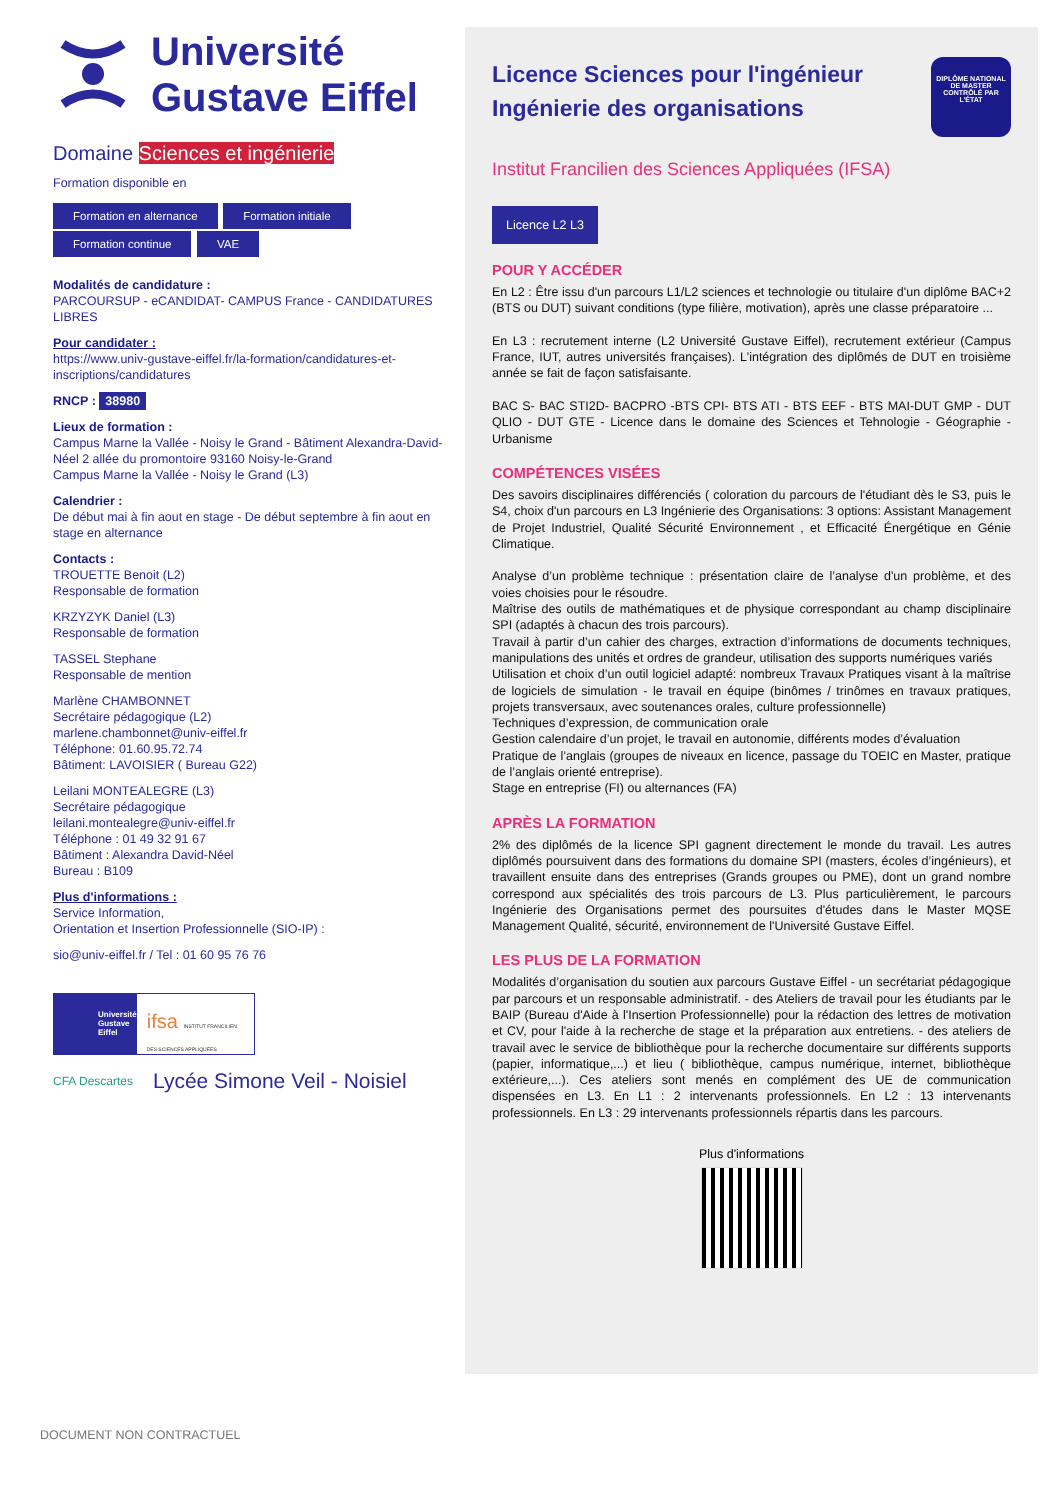Université
Gustave Eiffel
Domaine Sciences et ingénierie
Formation disponible en
Formation en alternance Formation initiale
Formation continue VAE
Modalités de candidature :
PARCOURSUP - eCANDIDAT- CAMPUS France - CANDIDATURES LIBRES
Pour candidater :
https://www.univ-gustave-eiffel.fr/la-formation/candidatures-et-inscriptions/candidatures
RNCP : 38980
Lieux de formation :
Campus Marne la Vallée - Noisy le Grand - Bâtiment Alexandra-David-Néel 2 allée du promontoire 93160 Noisy-le-Grand
Campus Marne la Vallée - Noisy le Grand (L3)
Calendrier :
De début mai à fin aout en stage - De début septembre à fin aout en stage en alternance
Contacts :
TROUETTE Benoit (L2)
Responsable de formation
KRZYZYK Daniel (L3)
Responsable de formation
TASSEL Stephane
Responsable de mention
Marlène CHAMBONNET
Secrétaire pédagogique (L2)
marlene.chambonnet@univ-eiffel.fr
Téléphone: 01.60.95.72.74
Bâtiment: LAVOISIER ( Bureau G22)
Leilani MONTEALEGRE (L3)
Secrétaire pédagogique
leilani.montealegre@univ-eiffel.fr
Téléphone : 01 49 32 91 67
Bâtiment : Alexandra David-Néel
Bureau : B109
Plus d'informations :
Service Information,
Orientation et Insertion Professionnelle (SIO-IP) :
sio@univ-eiffel.fr / Tel : 01 60 95 76 76
Université Gustave Eiffel
ifsa INSTITUT FRANCILIEN DES SCIENCES APPLIQUÉES
CFA Descartes
Lycée Simone Veil - Noisiel
Licence Sciences pour l'ingénieur
Ingénierie des organisations
DIPLÔME NATIONAL DE MASTER CONTRÔLÉ PAR L'ÉTAT
Institut Francilien des Sciences Appliquées (IFSA)
Licence L2 L3
POUR Y ACCÉDER
En L2 : Être issu d'un parcours L1/L2 sciences et technologie ou titulaire d'un diplôme BAC+2 (BTS ou DUT) suivant conditions (type filière, motivation), après une classe préparatoire ...
En L3 : recrutement interne (L2 Université Gustave Eiffel), recrutement extérieur (Campus France, IUT, autres universités françaises). L’intégration des diplômés de DUT en troisième année se fait de façon satisfaisante.
BAC S- BAC STI2D- BACPRO -BTS CPI- BTS ATI - BTS EEF - BTS MAI-DUT GMP - DUT QLIO - DUT GTE - Licence dans le domaine des Sciences et Tehnologie - Géographie - Urbanisme
COMPÉTENCES VISÉES
Des savoirs disciplinaires différenciés ( coloration du parcours de l'étudiant dès le S3, puis le S4, choix d'un parcours en L3 Ingénierie des Organisations: 3 options: Assistant Management de Projet Industriel, Qualité Sécurité Environnement , et Efficacité Énergétique en Génie Climatique.
Analyse d’un problème technique : présentation claire de l’analyse d'un problème, et des voies choisies pour le résoudre.
Maîtrise des outils de mathématiques et de physique correspondant au champ disciplinaire SPI (adaptés à chacun des trois parcours).
Travail à partir d’un cahier des charges, extraction d’informations de documents techniques, manipulations des unités et ordres de grandeur, utilisation des supports numériques variés
Utilisation et choix d’un outil logiciel adapté: nombreux Travaux Pratiques visant à la maîtrise de logiciels de simulation - le travail en équipe (binômes / trinômes en travaux pratiques, projets transversaux, avec soutenances orales, culture professionnelle)
Techniques d’expression, de communication orale
Gestion calendaire d’un projet, le travail en autonomie, différents modes d’évaluation
Pratique de l’anglais (groupes de niveaux en licence, passage du TOEIC en Master, pratique de l’anglais orienté entreprise).
Stage en entreprise (FI) ou alternances (FA)
APRÈS LA FORMATION
2% des diplômés de la licence SPI gagnent directement le monde du travail. Les autres diplômés poursuivent dans des formations du domaine SPI (masters, écoles d’ingénieurs), et travaillent ensuite dans des entreprises (Grands groupes ou PME), dont un grand nombre correspond aux spécialités des trois parcours de L3. Plus particulièrement, le parcours Ingénierie des Organisations permet des poursuites d'études dans le Master MQSE Management Qualité, sécurité, environnement de l'Université Gustave Eiffel.
LES PLUS DE LA FORMATION
Modalités d’organisation du soutien aux parcours Gustave Eiffel - un secrétariat pédagogique par parcours et un responsable administratif. - des Ateliers de travail pour les étudiants par le BAIP (Bureau d'Aide à l'Insertion Professionnelle) pour la rédaction des lettres de motivation et CV, pour l'aide à la recherche de stage et la préparation aux entretiens. - des ateliers de travail avec le service de bibliothèque pour la recherche documentaire sur différents supports (papier, informatique,...) et lieu ( bibliothèque, campus numérique, internet, bibliothèque extérieure,...). Ces ateliers sont menés en complément des UE de communication dispensées en L3. En L1 : 2 intervenants professionnels. En L2 : 13 intervenants professionnels. En L3 : 29 intervenants professionnels répartis dans les parcours.
Plus d'informations
DOCUMENT NON CONTRACTUEL